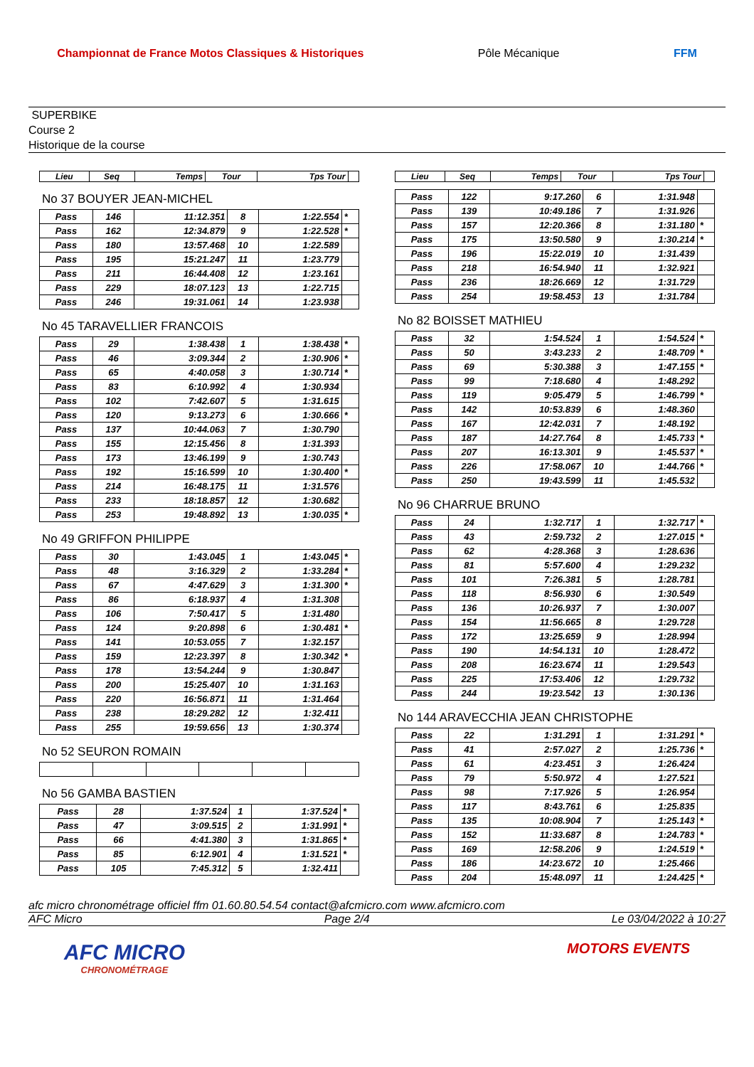Championnat de France Motos Classiques & Historiques
Pôle Mécanique FFM
SUPERBIKE
Course 2
Historique de la course
| Lieu | Seq | Temps | Tour | Tps Tour | |
| --- | --- | --- | --- | --- | --- |
No 37 BOUYER JEAN-MICHEL
| Pass | 146 | 11:12.351 | 8 | 1:22.554 | * |
| Pass | 162 | 12:34.879 | 9 | 1:22.528 | * |
| Pass | 180 | 13:57.468 | 10 | 1:22.589 | |
| Pass | 195 | 15:21.247 | 11 | 1:23.779 | |
| Pass | 211 | 16:44.408 | 12 | 1:23.161 | |
| Pass | 229 | 18:07.123 | 13 | 1:22.715 | |
| Pass | 246 | 19:31.061 | 14 | 1:23.938 | |
No 45 TARAVELLIER FRANCOIS
| Pass | 29 | 1:38.438 | 1 | 1:38.438 | * |
| Pass | 46 | 3:09.344 | 2 | 1:30.906 | * |
| Pass | 65 | 4:40.058 | 3 | 1:30.714 | * |
| Pass | 83 | 6:10.992 | 4 | 1:30.934 | |
| Pass | 102 | 7:42.607 | 5 | 1:31.615 | |
| Pass | 120 | 9:13.273 | 6 | 1:30.666 | * |
| Pass | 137 | 10:44.063 | 7 | 1:30.790 | |
| Pass | 155 | 12:15.456 | 8 | 1:31.393 | |
| Pass | 173 | 13:46.199 | 9 | 1:30.743 | |
| Pass | 192 | 15:16.599 | 10 | 1:30.400 | * |
| Pass | 214 | 16:48.175 | 11 | 1:31.576 | |
| Pass | 233 | 18:18.857 | 12 | 1:30.682 | |
| Pass | 253 | 19:48.892 | 13 | 1:30.035 | * |
No 49 GRIFFON PHILIPPE
| Pass | 30 | 1:43.045 | 1 | 1:43.045 | * |
| Pass | 48 | 3:16.329 | 2 | 1:33.284 | * |
| Pass | 67 | 4:47.629 | 3 | 1:31.300 | * |
| Pass | 86 | 6:18.937 | 4 | 1:31.308 | |
| Pass | 106 | 7:50.417 | 5 | 1:31.480 | |
| Pass | 124 | 9:20.898 | 6 | 1:30.481 | * |
| Pass | 141 | 10:53.055 | 7 | 1:32.157 | |
| Pass | 159 | 12:23.397 | 8 | 1:30.342 | * |
| Pass | 178 | 13:54.244 | 9 | 1:30.847 | |
| Pass | 200 | 15:25.407 | 10 | 1:31.163 | |
| Pass | 220 | 16:56.871 | 11 | 1:31.464 | |
| Pass | 238 | 18:29.282 | 12 | 1:32.411 | |
| Pass | 255 | 19:59.656 | 13 | 1:30.374 | |
No 52 SEURON ROMAIN
No 56 GAMBA BASTIEN
| Pass | 28 | 1:37.524 | 1 | 1:37.524 | * |
| Pass | 47 | 3:09.515 | 2 | 1:31.991 | * |
| Pass | 66 | 4:41.380 | 3 | 1:31.865 | * |
| Pass | 85 | 6:12.901 | 4 | 1:31.521 | * |
| Pass | 105 | 7:45.312 | 5 | 1:32.411 | |
| Lieu | Seq | Temps | Tour | Tps Tour | |
| --- | --- | --- | --- | --- | --- |
| Pass | 122 | 9:17.260 | 6 | 1:31.948 | |
| Pass | 139 | 10:49.186 | 7 | 1:31.926 | |
| Pass | 157 | 12:20.366 | 8 | 1:31.180 | * |
| Pass | 175 | 13:50.580 | 9 | 1:30.214 | * |
| Pass | 196 | 15:22.019 | 10 | 1:31.439 | |
| Pass | 218 | 16:54.940 | 11 | 1:32.921 | |
| Pass | 236 | 18:26.669 | 12 | 1:31.729 | |
| Pass | 254 | 19:58.453 | 13 | 1:31.784 | |
No 82 BOISSET MATHIEU
| Pass | 32 | 1:54.524 | 1 | 1:54.524 | * |
| Pass | 50 | 3:43.233 | 2 | 1:48.709 | * |
| Pass | 69 | 5:30.388 | 3 | 1:47.155 | * |
| Pass | 99 | 7:18.680 | 4 | 1:48.292 | |
| Pass | 119 | 9:05.479 | 5 | 1:46.799 | * |
| Pass | 142 | 10:53.839 | 6 | 1:48.360 | |
| Pass | 167 | 12:42.031 | 7 | 1:48.192 | |
| Pass | 187 | 14:27.764 | 8 | 1:45.733 | * |
| Pass | 207 | 16:13.301 | 9 | 1:45.537 | * |
| Pass | 226 | 17:58.067 | 10 | 1:44.766 | * |
| Pass | 250 | 19:43.599 | 11 | 1:45.532 | |
No 96 CHARRUE BRUNO
| Pass | 24 | 1:32.717 | 1 | 1:32.717 | * |
| Pass | 43 | 2:59.732 | 2 | 1:27.015 | * |
| Pass | 62 | 4:28.368 | 3 | 1:28.636 | |
| Pass | 81 | 5:57.600 | 4 | 1:29.232 | |
| Pass | 101 | 7:26.381 | 5 | 1:28.781 | |
| Pass | 118 | 8:56.930 | 6 | 1:30.549 | |
| Pass | 136 | 10:26.937 | 7 | 1:30.007 | |
| Pass | 154 | 11:56.665 | 8 | 1:29.728 | |
| Pass | 172 | 13:25.659 | 9 | 1:28.994 | |
| Pass | 190 | 14:54.131 | 10 | 1:28.472 | |
| Pass | 208 | 16:23.674 | 11 | 1:29.543 | |
| Pass | 225 | 17:53.406 | 12 | 1:29.732 | |
| Pass | 244 | 19:23.542 | 13 | 1:30.136 | |
No 144 ARAVECCHIA JEAN CHRISTOPHE
| Pass | 22 | 1:31.291 | 1 | 1:31.291 | * |
| Pass | 41 | 2:57.027 | 2 | 1:25.736 | * |
| Pass | 61 | 4:23.451 | 3 | 1:26.424 | |
| Pass | 79 | 5:50.972 | 4 | 1:27.521 | |
| Pass | 98 | 7:17.926 | 5 | 1:26.954 | |
| Pass | 117 | 8:43.761 | 6 | 1:25.835 | |
| Pass | 135 | 10:08.904 | 7 | 1:25.143 | * |
| Pass | 152 | 11:33.687 | 8 | 1:24.783 | * |
| Pass | 169 | 12:58.206 | 9 | 1:24.519 | * |
| Pass | 186 | 14:23.672 | 10 | 1:25.466 | |
| Pass | 204 | 15:48.097 | 11 | 1:24.425 | * |
afc micro chronométrage officiel ffm 01.60.80.54.54 contact@afcmicro.com www.afcmicro.com
AFC Micro Page 2/4 Le 03/04/2022 à 10:27
AFC MICRO
CHRONOMÉTRAGE
MOTORS EVENTS